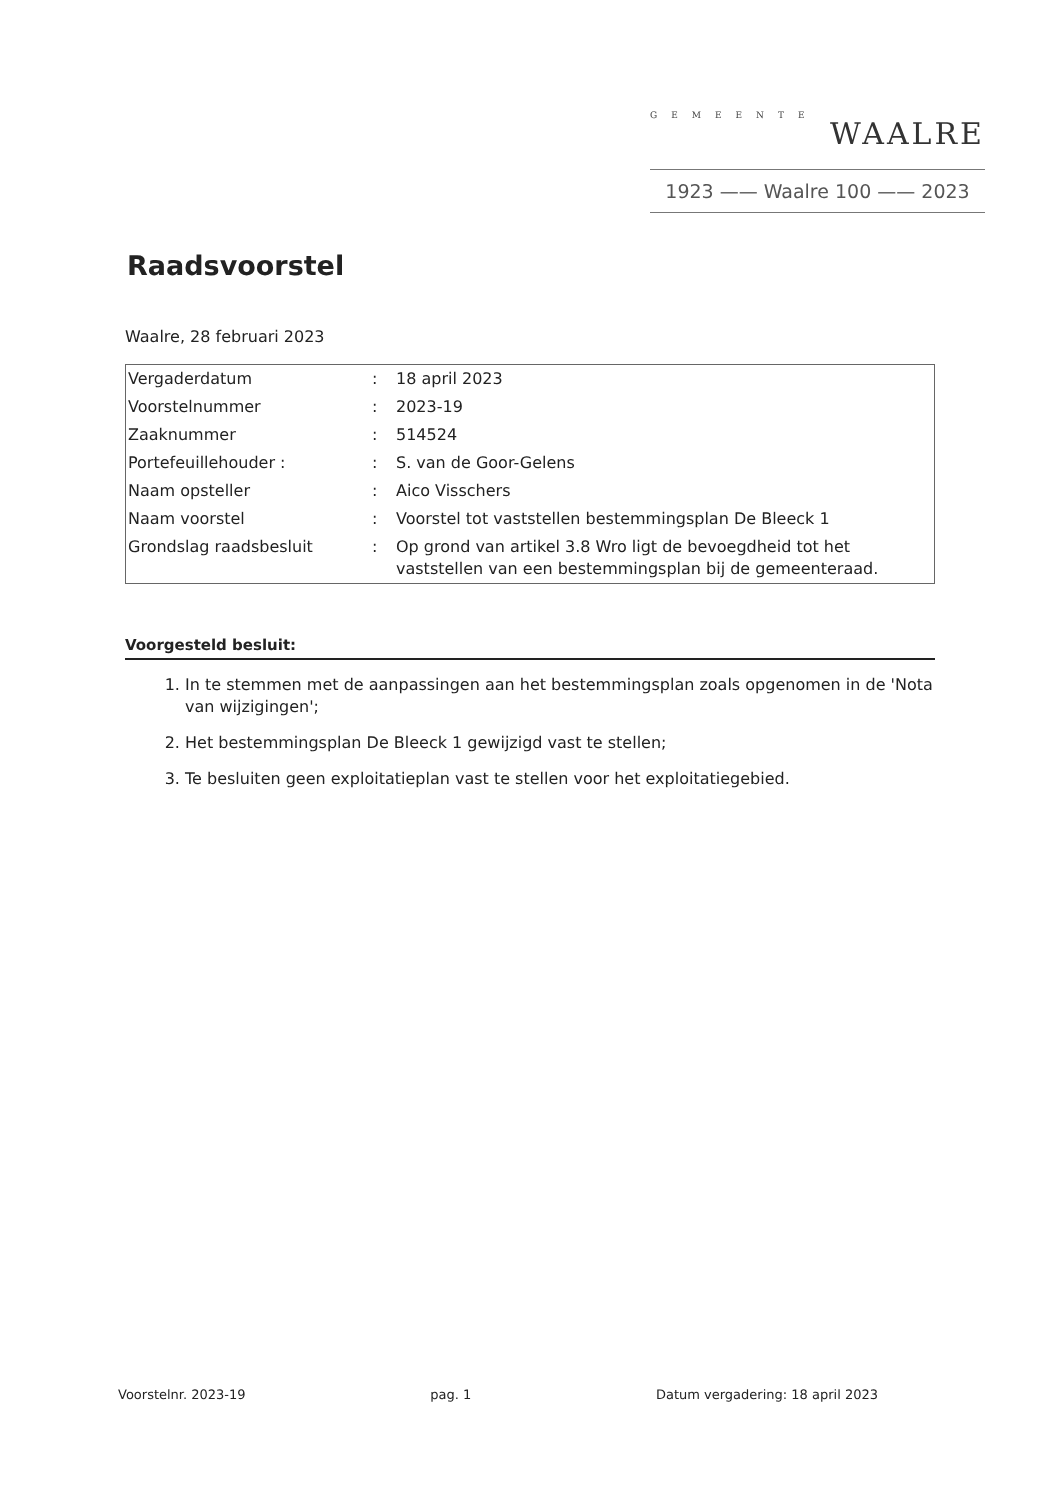GEMEENTE
WAALRE
1923 —— Waalre 100 —— 2023
Raadsvoorstel
Waalre, 28 februari 2023
| Vergaderdatum | : | 18 april 2023 |
| Voorstelnummer | : | 2023-19 |
| Zaaknummer | : | 514524 |
| Portefeuillehouder : | : | S. van de Goor-Gelens |
| Naam opsteller | : | Aico Visschers |
| Naam voorstel | : | Voorstel tot vaststellen bestemmingsplan De Bleeck 1 |
| Grondslag raadsbesluit | : | Op grond van artikel 3.8 Wro ligt de bevoegdheid tot het vaststellen van een bestemmingsplan bij de gemeenteraad. |
Voorgesteld besluit:
1. In te stemmen met de aanpassingen aan het bestemmingsplan zoals opgenomen in de 'Nota van wijzigingen';
2. Het bestemmingsplan De Bleeck 1 gewijzigd vast te stellen;
3. Te besluiten geen exploitatieplan vast te stellen voor het exploitatiegebied.
Voorstelnr. 2023-19 pag. 1 Datum vergadering: 18 april 2023